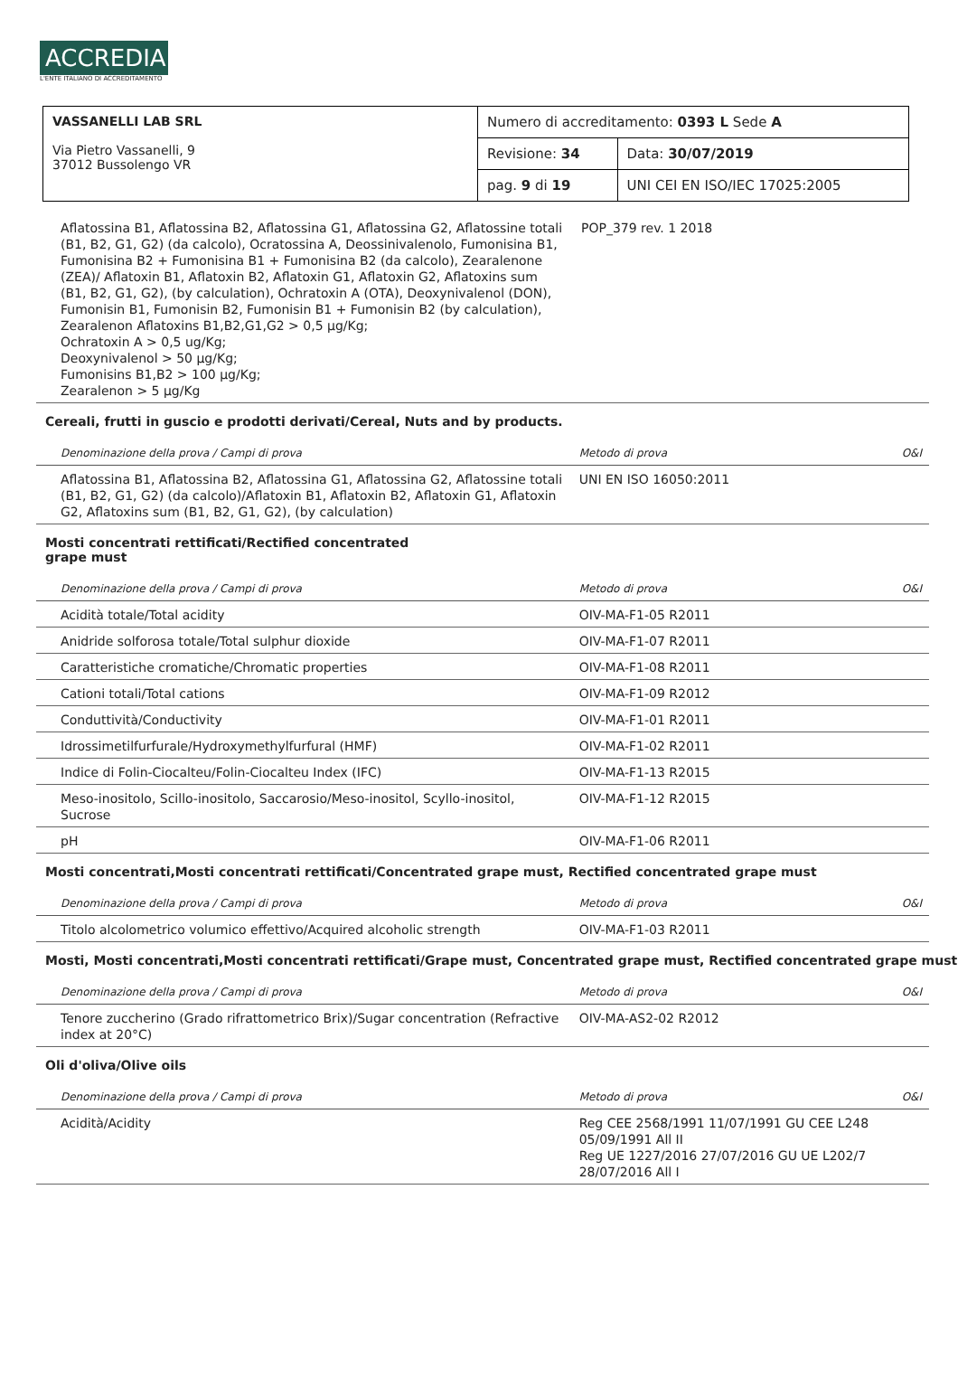ACCREDIA
L'ENTE ITALIANO DI ACCREDITAMENTO
| VASSANELLI LAB SRL Via Pietro Vassanelli, 9 37012 Bussolengo VR | Numero di accreditamento: 0393 L Sede A | |
| | Revisione: 34 | Data: 30/07/2019 |
| | pag. 9 di 19 | UNI CEI EN ISO/IEC 17025:2005 |
| Aflatossina B1, Aflatossina B2, Aflatossina G1, Aflatossina G2, Aflatossine totali (B1, B2, G1, G2) (da calcolo), Ocratossina A, Deossinivalenolo, Fumonisina B1, Fumonisina B2 + Fumonisina B1 + Fumonisina B2 (da calcolo), Zearalenone (ZEA)/ Aflatoxin B1, Aflatoxin B2, Aflatoxin G1, Aflatoxin G2, Aflatoxins sum (B1, B2, G1, G2), (by calculation), Ochratoxin A (OTA), Deoxynivalenol (DON), Fumonisin B1, Fumonisin B2, Fumonisin B1 + Fumonisin B2 (by calculation), Zearalenon Aflatoxins B1,B2,G1,G2 > 0,5 µg/Kg; Ochratoxin A > 0,5 ug/Kg; Deoxynivalenol > 50 µg/Kg; Fumonisins B1,B2 > 100 µg/Kg; Zearalenon > 5 µg/Kg | POP_379 rev. 1 2018 | |
Cereali, frutti in guscio e prodotti derivati/Cereal, Nuts and by products.
| Denominazione della prova / Campi di prova | Metodo di prova | O&I |
| --- | --- | --- |
| Aflatossina B1, Aflatossina B2, Aflatossina G1, Aflatossina G2, Aflatossine totali (B1, B2, G1, G2) (da calcolo)/Aflatoxin B1, Aflatoxin B2, Aflatoxin G1, Aflatoxin G2, Aflatoxins sum (B1, B2, G1, G2), (by calculation) | UNI EN ISO 16050:2011 | |
Mosti concentrati rettificati/Rectified concentrated
grape must
| Denominazione della prova / Campi di prova | Metodo di prova | O&I |
| --- | --- | --- |
| Acidità totale/Total acidity | OIV-MA-F1-05 R2011 | |
| Anidride solforosa totale/Total sulphur dioxide | OIV-MA-F1-07 R2011 | |
| Caratteristiche cromatiche/Chromatic properties | OIV-MA-F1-08 R2011 | |
| Cationi totali/Total cations | OIV-MA-F1-09 R2012 | |
| Conduttività/Conductivity | OIV-MA-F1-01 R2011 | |
| Idrossimetilfurfurale/Hydroxymethylfurfural (HMF) | OIV-MA-F1-02 R2011 | |
| Indice di Folin-Ciocalteu/Folin-Ciocalteu Index (IFC) | OIV-MA-F1-13 R2015 | |
| Meso-inositolo, Scillo-inositolo, Saccarosio/Meso-inositol, Scyllo-inositol, Sucrose | OIV-MA-F1-12 R2015 | |
| pH | OIV-MA-F1-06 R2011 | |
Mosti concentrati,Mosti concentrati rettificati/Concentrated grape must, Rectified concentrated grape must
| Denominazione della prova / Campi di prova | Metodo di prova | O&I |
| --- | --- | --- |
| Titolo alcolometrico volumico effettivo/Acquired alcoholic strength | OIV-MA-F1-03 R2011 | |
Mosti, Mosti concentrati,Mosti concentrati rettificati/Grape must, Concentrated grape must, Rectified concentrated grape must
| Denominazione della prova / Campi di prova | Metodo di prova | O&I |
| --- | --- | --- |
| Tenore zuccherino (Grado rifrattometrico Brix)/Sugar concentration (Refractive index at 20°C) | OIV-MA-AS2-02 R2012 | |
Oli d'oliva/Olive oils
| Denominazione della prova / Campi di prova | Metodo di prova | O&I |
| --- | --- | --- |
| Acidità/Acidity | Reg CEE 2568/1991 11/07/1991 GU CEE L248 05/09/1991 All II Reg UE 1227/2016 27/07/2016 GU UE L202/7 28/07/2016 All I | |